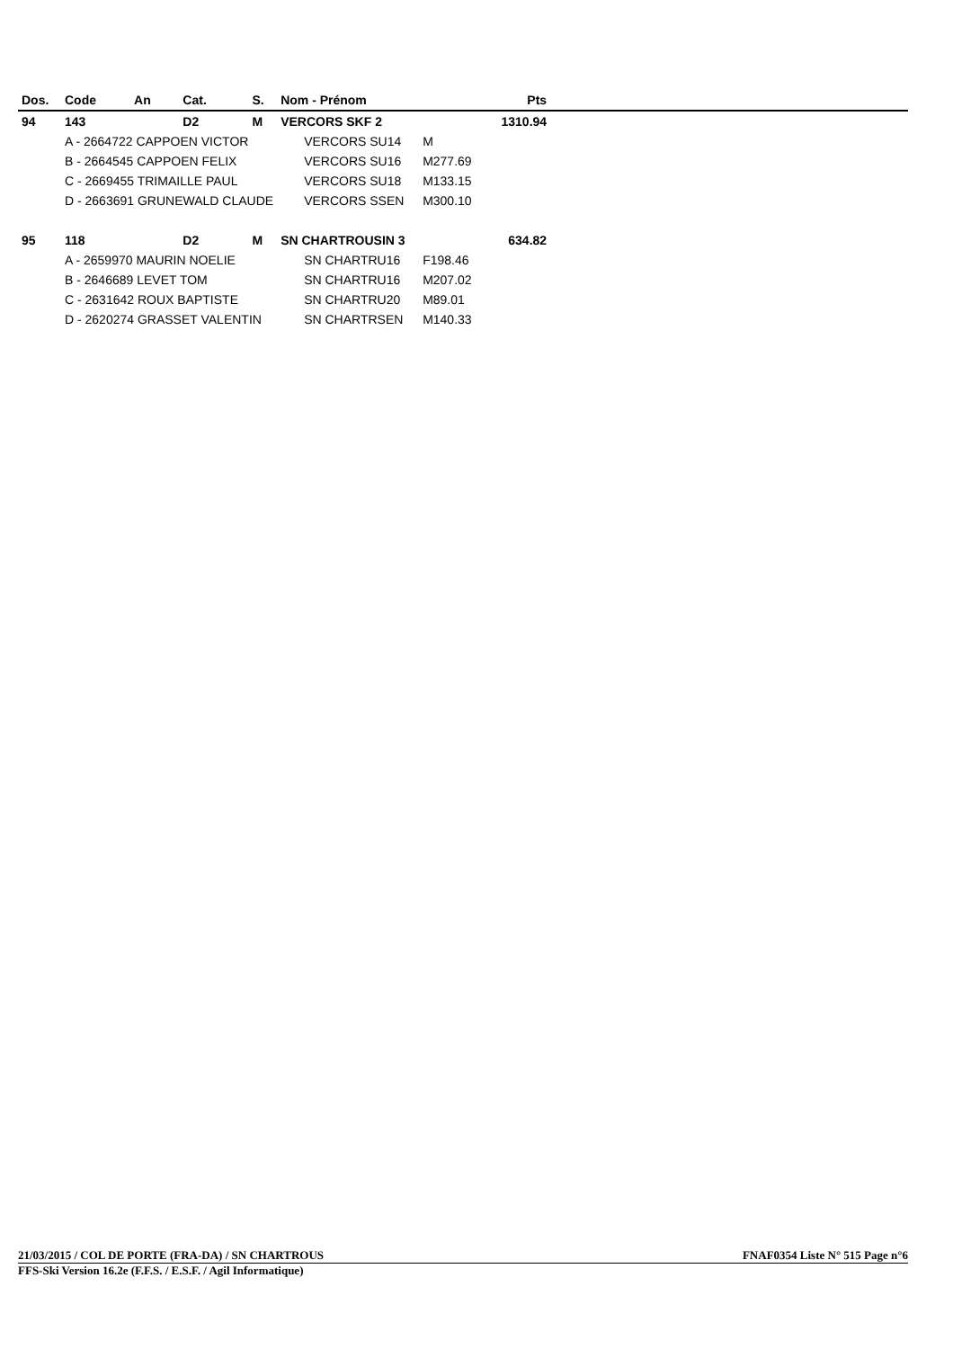| Dos. | Code | An | Cat. | S. | Nom - Prénom | | Pts | |
| --- | --- | --- | --- | --- | --- | --- | --- | --- |
| 94 | 143 | | D2 | M | VERCORS SKF 2 | | 1310.94 | |
| | A - 2664722 CAPPOEN VICTOR | | | | VERCORS SU14 | M | | |
| | B - 2664545 CAPPOEN FELIX | | | | VERCORS SU16 | M277.69 | | |
| | C - 2669455 TRIMAILLE PAUL | | | | VERCORS SU18 | M133.15 | | |
| | D - 2663691 GRUNEWALD CLAUDE | | | | VERCORS SSEN | M300.10 | | |
| 95 | 118 | | D2 | M | SN CHARTROUSIN 3 | | 634.82 | |
| | A - 2659970 MAURIN NOELIE | | | | SN CHARTRU16 | F198.46 | | |
| | B - 2646689 LEVET TOM | | | | SN CHARTRU16 | M207.02 | | |
| | C - 2631642 ROUX BAPTISTE | | | | SN CHARTRU20 | M89.01 | | |
| | D - 2620274 GRASSET VALENTIN | | | | SN CHARTRSEN | M140.33 | | |
21/03/2015 / COL DE PORTE (FRA-DA) / SN CHARTROUS FNAF0354 Liste N° 515 Page n°6
FFS-Ski Version 16.2e (F.F.S. / E.S.F. / Agil Informatique)